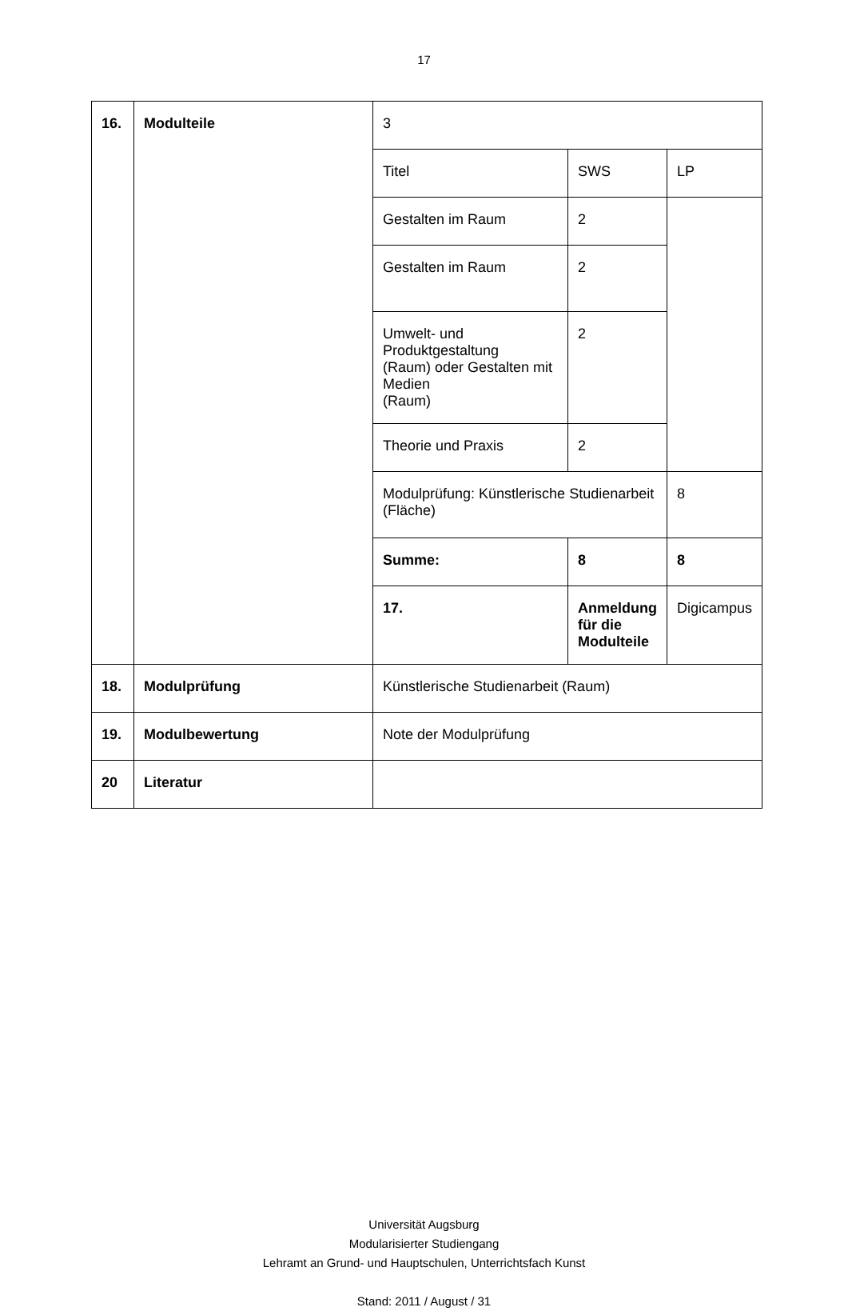17
| 16. | Modulteile | 3 | | |
| | | Titel | SWS | LP |
| | | Gestalten im Raum | 2 | |
| | | Gestalten im Raum | 2 | |
| | | Umwelt- und Produktgestaltung (Raum) oder Gestalten mit Medien (Raum) | 2 | |
| | | Theorie und Praxis | 2 | |
| | | Modulprüfung: Künstlerische Studienarbeit (Fläche) | | 8 |
| | | Summe: | 8 | 8 |
| | | 17. | Anmeldung für die Modulteile | Digicampus |
| 18. | Modulprüfung | Künstlerische Studienarbeit (Raum) | | |
| 19. | Modulbewertung | Note der Modulprüfung | | |
| 20 | Literatur | | | |
Universität Augsburg
Modularisierter Studiengang
Lehramt an Grund- und Hauptschulen, Unterrichtsfach Kunst
Stand: 2011 / August / 31